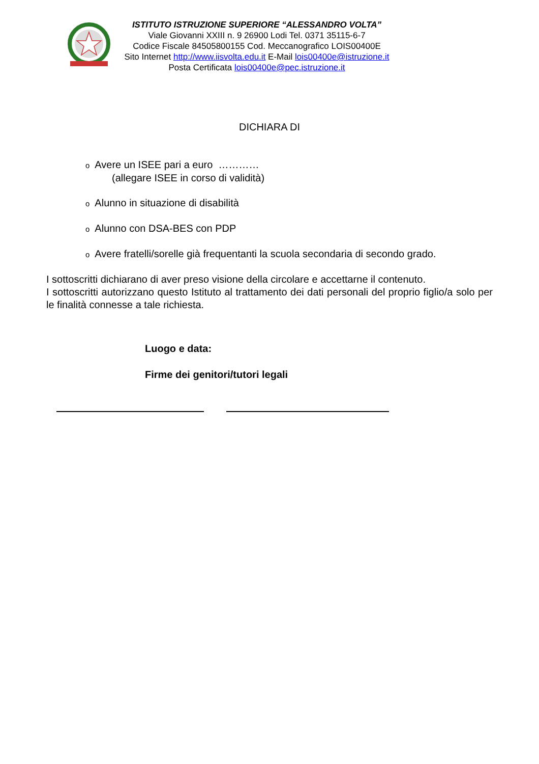ISTITUTO ISTRUZIONE SUPERIORE “ALESSANDRO VOLTA”
Viale Giovanni XXIII n. 9 26900 Lodi Tel. 0371 35115-6-7
Codice Fiscale 84505800155 Cod. Meccanografico LOIS00400E
Sito Internet http://www.iisvolta.edu.it E-Mail lois00400e@istruzione.it
Posta Certificata lois00400e@pec.istruzione.it
DICHIARA DI
o Avere un ISEE pari a euro …………
(allegare ISEE in corso di validità)
o Alunno in situazione di disabilità
o Alunno con DSA-BES con PDP
o Avere fratelli/sorelle già frequentanti la scuola secondaria di secondo grado.
I sottoscritti dichiarano di aver preso visione della circolare e accettarne il contenuto.
I sottoscritti autorizzano questo Istituto al trattamento dei dati personali del proprio figlio/a solo per le finalità connesse a tale richiesta.
Luogo e data:
Firme dei genitori/tutori legali